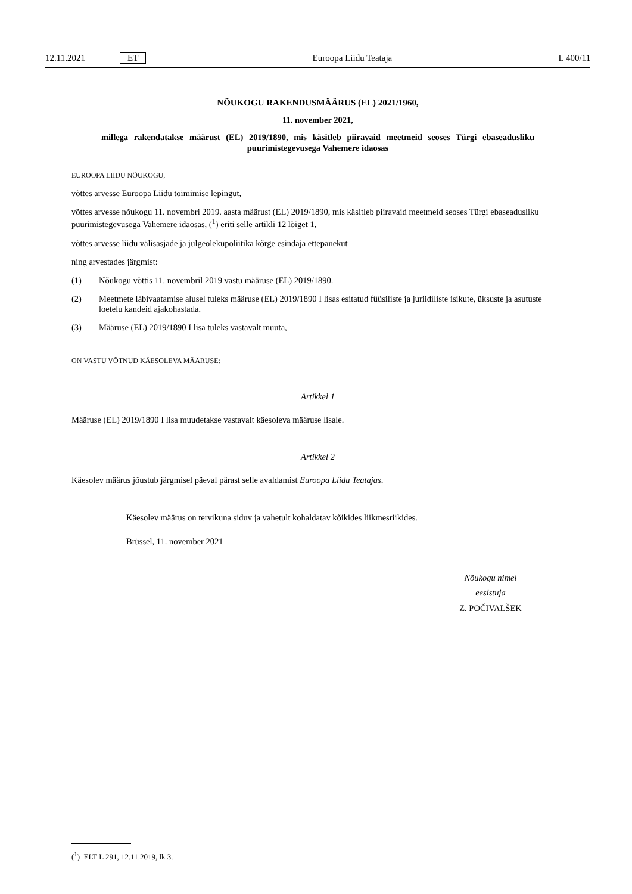12.11.2021 ET Euroopa Liidu Teataja L 400/11
NÕUKOGU RAKENDUSMÄÄRUS (EL) 2021/1960,
11. november 2021,
millega rakendatakse määrust (EL) 2019/1890, mis käsitleb piiravaid meetmeid seoses Türgi ebaseadusliku puurimistegevusega Vahemere idaosas
EUROOPA LIIDU NÕUKOGU,
võttes arvesse Euroopa Liidu toimimise lepingut,
võttes arvesse nõukogu 11. novembri 2019. aasta määrust (EL) 2019/1890, mis käsitleb piiravaid meetmeid seoses Türgi ebaseadusliku puurimistegevusega Vahemere idaosas, (<sup>1</sup>) eriti selle artikli 12 lõiget 1,
võttes arvesse liidu välisasjade ja julgeolekupoliitika kõrge esindaja ettepanekut
ning arvestades järgmist:
(1) Nõukogu võttis 11. novembril 2019 vastu määruse (EL) 2019/1890.
(2) Meetmete läbivaatamise alusel tuleks määruse (EL) 2019/1890 I lisas esitatud füüsiliste ja juriidiliste isikute, üksuste ja asutuste loetelu kandeid ajakohastada.
(3) Määruse (EL) 2019/1890 I lisa tuleks vastavalt muuta,
ON VASTU VÕTNUD KÄESOLEVA MÄÄRUSE:
Artikkel 1
Määruse (EL) 2019/1890 I lisa muudetakse vastavalt käesoleva määruse lisale.
Artikkel 2
Käesolev määrus jõustub järgmisel päeval pärast selle avaldamist Euroopa Liidu Teatajas.
Käesolev määrus on tervikuna siduv ja vahetult kohaldatav kõikides liikmesriikides.
Brüssel, 11. november 2021
Nõukogu nimel
eesistuja
Z. POČIVALŠEK
(<sup>1</sup>) ELT L 291, 12.11.2019, lk 3.